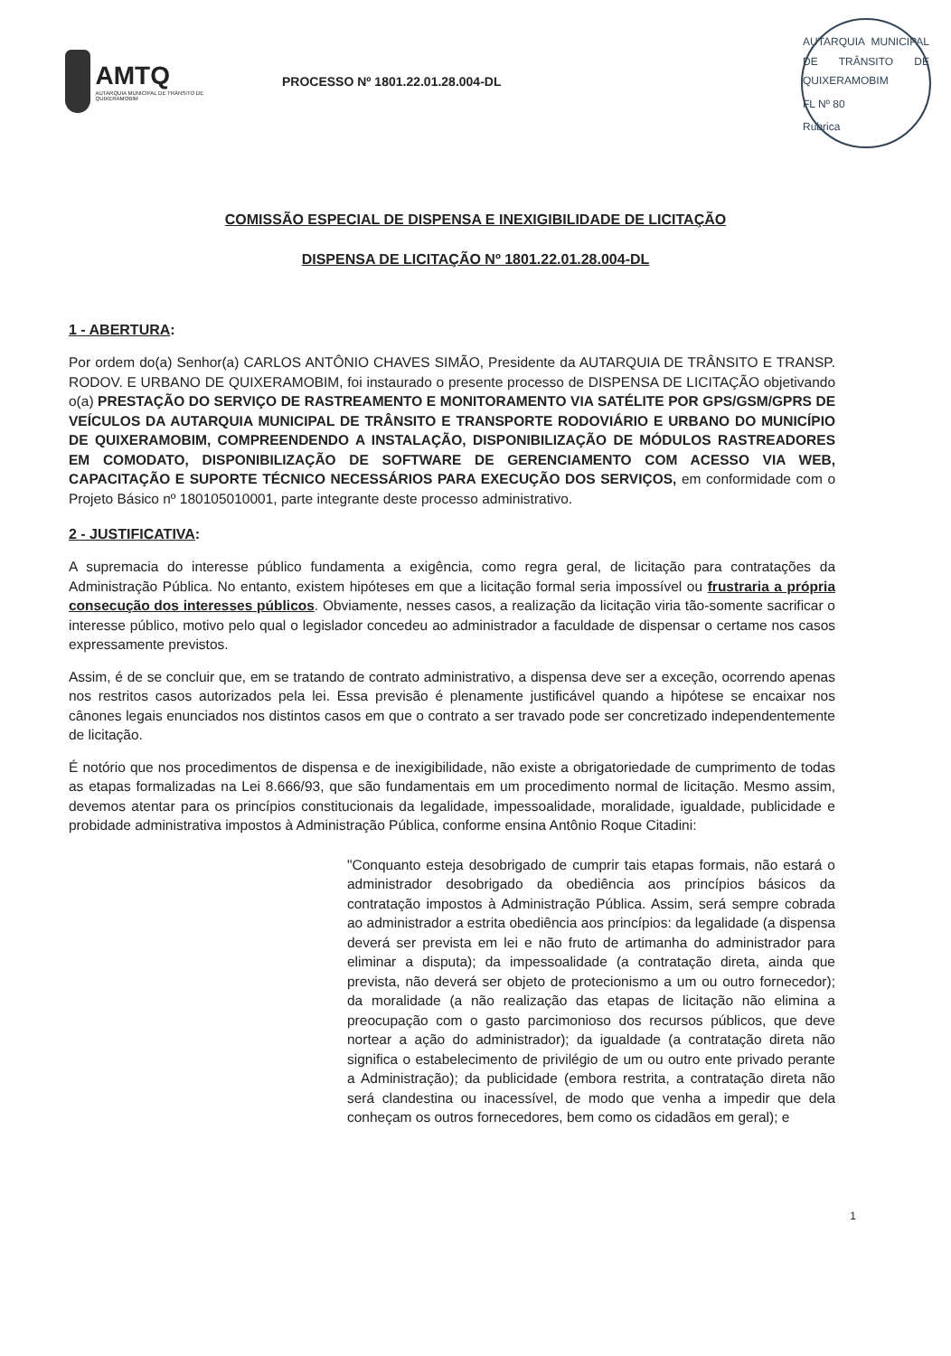AMTQ
AUTARQUIA MUNICIPAL DE TRÂNSITO DE QUIXERAMOBIM
PROCESSO Nº 1801.22.01.28.004-DL
AUTARQUIA MUNICIPAL DE TRÂNSITO DE QUIXERAMOBIM
FL Nº 80
Rubrica
COMISSÃO ESPECIAL DE DISPENSA E INEXIGIBILIDADE DE LICITAÇÃO
DISPENSA DE LICITAÇÃO Nº 1801.22.01.28.004-DL
1 - ABERTURA:
Por ordem do(a) Senhor(a) CARLOS ANTÔNIO CHAVES SIMÃO, Presidente da AUTARQUIA DE TRÂNSITO E TRANSP. RODOV. E URBANO DE QUIXERAMOBIM, foi instaurado o presente processo de DISPENSA DE LICITAÇÃO objetivando o(a) PRESTAÇÃO DO SERVIÇO DE RASTREAMENTO E MONITORAMENTO VIA SATÉLITE POR GPS/GSM/GPRS DE VEÍCULOS DA AUTARQUIA MUNICIPAL DE TRÂNSITO E TRANSPORTE RODOVIÁRIO E URBANO DO MUNICÍPIO DE QUIXERAMOBIM, COMPREENDENDO A INSTALAÇÃO, DISPONIBILIZAÇÃO DE MÓDULOS RASTREADORES EM COMODATO, DISPONIBILIZAÇÃO DE SOFTWARE DE GERENCIAMENTO COM ACESSO VIA WEB, CAPACITAÇÃO E SUPORTE TÉCNICO NECESSÁRIOS PARA EXECUÇÃO DOS SERVIÇOS, em conformidade com o Projeto Básico nº 180105010001, parte integrante deste processo administrativo.
2 - JUSTIFICATIVA:
A supremacia do interesse público fundamenta a exigência, como regra geral, de licitação para contratações da Administração Pública. No entanto, existem hipóteses em que a licitação formal seria impossível ou frustraria a própria consecução dos interesses públicos. Obviamente, nesses casos, a realização da licitação viria tão-somente sacrificar o interesse público, motivo pelo qual o legislador concedeu ao administrador a faculdade de dispensar o certame nos casos expressamente previstos.
Assim, é de se concluir que, em se tratando de contrato administrativo, a dispensa deve ser a exceção, ocorrendo apenas nos restritos casos autorizados pela lei. Essa previsão é plenamente justificável quando a hipótese se encaixar nos cânones legais enunciados nos distintos casos em que o contrato a ser travado pode ser concretizado independentemente de licitação.
É notório que nos procedimentos de dispensa e de inexigibilidade, não existe a obrigatoriedade de cumprimento de todas as etapas formalizadas na Lei 8.666/93, que são fundamentais em um procedimento normal de licitação. Mesmo assim, devemos atentar para os princípios constitucionais da legalidade, impessoalidade, moralidade, igualdade, publicidade e probidade administrativa impostos à Administração Pública, conforme ensina Antônio Roque Citadini:
"Conquanto esteja desobrigado de cumprir tais etapas formais, não estará o administrador desobrigado da obediência aos princípios básicos da contratação impostos à Administração Pública. Assim, será sempre cobrada ao administrador a estrita obediência aos princípios: da legalidade (a dispensa deverá ser prevista em lei e não fruto de artimanha do administrador para eliminar a disputa); da impessoalidade (a contratação direta, ainda que prevista, não deverá ser objeto de protecionismo a um ou outro fornecedor); da moralidade (a não realização das etapas de licitação não elimina a preocupação com o gasto parcimonioso dos recursos públicos, que deve nortear a ação do administrador); da igualdade (a contratação direta não significa o estabelecimento de privilégio de um ou outro ente privado perante a Administração); da publicidade (embora restrita, a contratação direta não será clandestina ou inacessível, de modo que venha a impedir que dela conheçam os outros fornecedores, bem como os cidadãos em geral); e
1